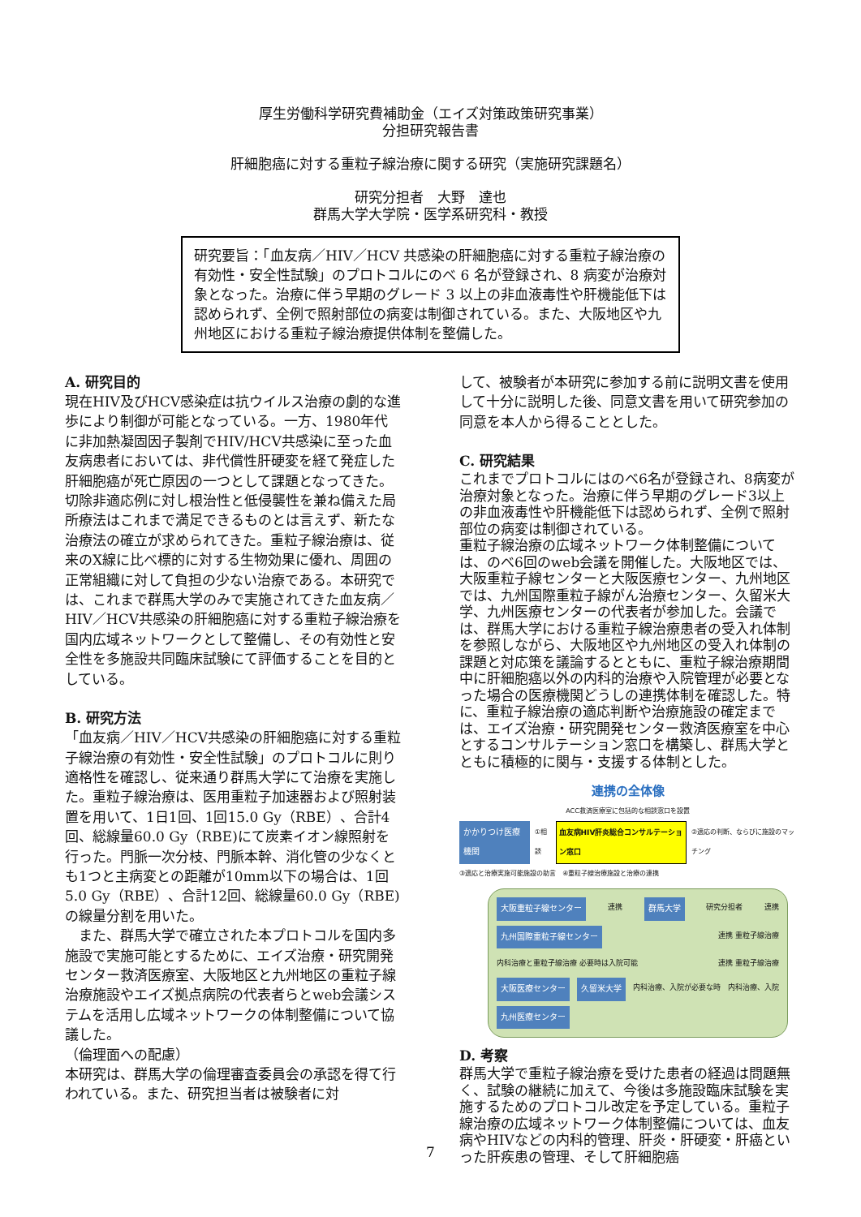厚生労働科学研究費補助金（エイズ対策政策研究事業）
分担研究報告書
肝細胞癌に対する重粒子線治療に関する研究（実施研究課題名）
研究分担者　大野　達也
群馬大学大学院・医学系研究科・教授
研究要旨：「血友病／HIV／HCV 共感染の肝細胞癌に対する重粒子線治療の有効性・安全性試験」のプロトコルにのべ 6 名が登録され、8 病変が治療対象となった。治療に伴う早期のグレード 3 以上の非血液毒性や肝機能低下は認められず、全例で照射部位の病変は制御されている。また、大阪地区や九州地区における重粒子線治療提供体制を整備した。
A. 研究目的
現在HIV及びHCV感染症は抗ウイルス治療の劇的な進歩により制御が可能となっている。一方、1980年代に非加熱凝固因子製剤でHIV/HCV共感染に至った血友病患者においては、非代償性肝硬変を経て発症した肝細胞癌が死亡原因の一つとして課題となってきた。切除非適応例に対し根治性と低侵襲性を兼ね備えた局所療法はこれまで満足できるものとは言えず、新たな治療法の確立が求められてきた。重粒子線治療は、従来のX線に比べ標的に対する生物効果に優れ、周囲の正常組織に対して負担の少ない治療である。本研究では、これまで群馬大学のみで実施されてきた血友病／HIV／HCV共感染の肝細胞癌に対する重粒子線治療を国内広域ネットワークとして整備し、その有効性と安全性を多施設共同臨床試験にて評価することを目的としている。
B. 研究方法
「血友病／HIV／HCV共感染の肝細胞癌に対する重粒子線治療の有効性・安全性試験」のプロトコルに則り適格性を確認し、従来通り群馬大学にて治療を実施した。重粒子線治療は、医用重粒子加速器および照射装置を用いて、1日1回、1回15.0 Gy（RBE）、合計4回、総線量60.0 Gy（RBE)にて炭素イオン線照射を行った。門脈一次分枝、門脈本幹、消化管の少なくとも1つと主病変との距離が10mm以下の場合は、1回5.0 Gy（RBE）、合計12回、総線量60.0 Gy（RBE)の線量分割を用いた。
　また、群馬大学で確立された本プロトコルを国内多施設で実施可能とするために、エイズ治療・研究開発センター救済医療室、大阪地区と九州地区の重粒子線治療施設やエイズ拠点病院の代表者らとweb会議システムを活用し広域ネットワークの体制整備について協議した。
（倫理面への配慮）
本研究は、群馬大学の倫理審査委員会の承認を得て行われている。また、研究担当者は被験者に対
して、被験者が本研究に参加する前に説明文書を使用して十分に説明した後、同意文書を用いて研究参加の同意を本人から得ることとした。
C. 研究結果
これまでプロトコルにはのべ6名が登録され、8病変が治療対象となった。治療に伴う早期のグレード3以上の非血液毒性や肝機能低下は認められず、全例で照射部位の病変は制御されている。
重粒子線治療の広域ネットワーク体制整備については、のべ6回のweb会議を開催した。大阪地区では、大阪重粒子線センターと大阪医療センター、九州地区では、九州国際重粒子線がん治療センター、久留米大学、九州医療センターの代表者が参加した。会議では、群馬大学における重粒子線治療患者の受入れ体制を参照しながら、大阪地区や九州地区の受入れ体制の課題と対応策を議論するとともに、重粒子線治療期間中に肝細胞癌以外の内科的治療や入院管理が必要となった場合の医療機関どうしの連携体制を確認した。特に、重粒子線治療の適応判断や治療施設の確定までは、エイズ治療・研究開発センター救済医療室を中心とするコンサルテーション窓口を構築し、群馬大学とともに積極的に関与・支援する体制とした。
連携の全体像
ACC救済医療室に包括的な相談窓口を設置
かかりつけ医療機関 ①相談 血友病HIV肝炎総合コンサルテーション窓口 ②適応の判断、ならびに施設のマッチング
③適応と治療実施可能施設の助言　④重粒子線治療施設と治療の連携
大阪重粒子線センター 連携 群馬大学 研究分担者 連携 九州国際重粒子線センター 連携 重粒子線治療 内科治療と重粒子線治療 必要時は入院可能 連携 重粒子線治療 大阪医療センター 久留米大学 内科治療、入院が必要な時 内科治療、入院 九州医療センター
D. 考察
群馬大学で重粒子線治療を受けた患者の経過は問題無く、試験の継続に加えて、今後は多施設臨床試験を実施するためのプロトコル改定を予定している。重粒子線治療の広域ネットワーク体制整備については、血友病やHIVなどの内科的管理、肝炎・肝硬変・肝癌といった肝疾患の管理、そして肝細胞癌
7